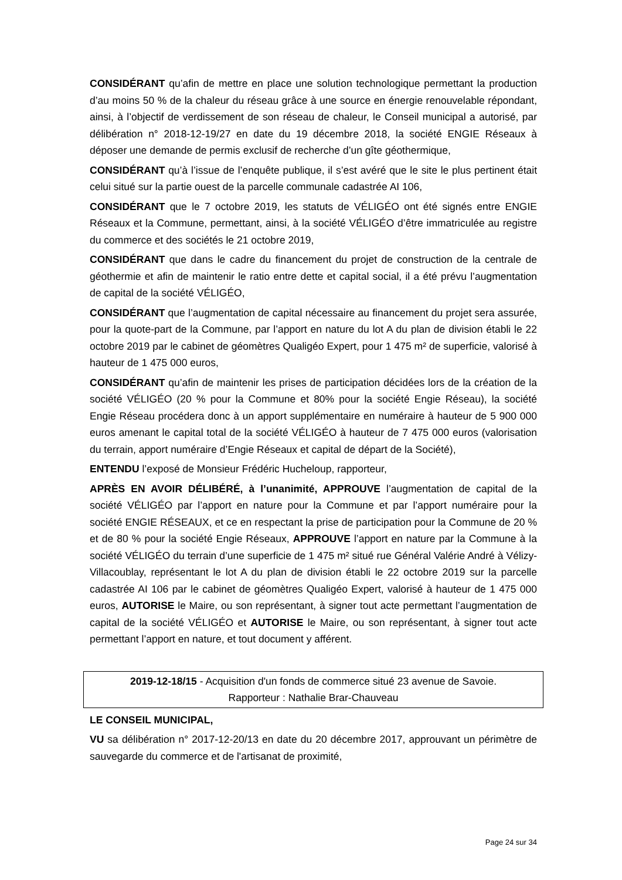CONSIDÉRANT qu’afin de mettre en place une solution technologique permettant la production d’au moins 50 % de la chaleur du réseau grâce à une source en énergie renouvelable répondant, ainsi, à l’objectif de verdissement de son réseau de chaleur, le Conseil municipal a autorisé, par délibération n° 2018-12-19/27 en date du 19 décembre 2018, la société ENGIE Réseaux à déposer une demande de permis exclusif de recherche d’un gîte géothermique,
CONSIDÉRANT qu’à l’issue de l’enquête publique, il s’est avéré que le site le plus pertinent était celui situé sur la partie ouest de la parcelle communale cadastrée AI 106,
CONSIDÉRANT que le 7 octobre 2019, les statuts de VÉLIGÉO ont été signés entre ENGIE Réseaux et la Commune, permettant, ainsi, à la société VÉLIGÉO d’être immatriculée au registre du commerce et des sociétés le 21 octobre 2019,
CONSIDÉRANT que dans le cadre du financement du projet de construction de la centrale de géothermie et afin de maintenir le ratio entre dette et capital social, il a été prévu l’augmentation de capital de la société VÉLIGÉO,
CONSIDÉRANT que l’augmentation de capital nécessaire au financement du projet sera assurée, pour la quote-part de la Commune, par l’apport en nature du lot A du plan de division établi le 22 octobre 2019 par le cabinet de géomètres Qualigéo Expert, pour 1 475 m² de superficie, valorisé à hauteur de 1 475 000 euros,
CONSIDÉRANT qu’afin de maintenir les prises de participation décidées lors de la création de la société VÉLIGÉO (20 % pour la Commune et 80% pour la société Engie Réseau), la société Engie Réseau procédera donc à un apport supplémentaire en numéraire à hauteur de 5 900 000 euros amenant le capital total de la société VÉLIGÉO à hauteur de 7 475 000 euros (valorisation du terrain, apport numéraire d’Engie Réseaux et capital de départ de la Société),
ENTENDU l’exposé de Monsieur Frédéric Hucheloup, rapporteur,
APRÈS EN AVOIR DÉLIBÉRÉ, à l’unanimité, APPROUVE l’augmentation de capital de la société VÉLIGÉO par l’apport en nature pour la Commune et par l’apport numéraire pour la société ENGIE RÉSEAUX, et ce en respectant la prise de participation pour la Commune de 20 % et de 80 % pour la société Engie Réseaux, APPROUVE l’apport en nature par la Commune à la société VÉLIGÉO du terrain d’une superficie de 1 475 m² situé rue Général Valérie André à Vélizy-Villacoublay, représentant le lot A du plan de division établi le 22 octobre 2019 sur la parcelle cadastrée AI 106 par le cabinet de géomètres Qualigéo Expert, valorisé à hauteur de 1 475 000 euros, AUTORISE le Maire, ou son représentant, à signer tout acte permettant l’augmentation de capital de la société VÉLIGÉO et AUTORISE le Maire, ou son représentant, à signer tout acte permettant l’apport en nature, et tout document y afférent.
2019-12-18/15 - Acquisition d'un fonds de commerce situé 23 avenue de Savoie.
Rapporteur : Nathalie Brar-Chauveau
LE CONSEIL MUNICIPAL,
VU sa délibération n° 2017-12-20/13 en date du 20 décembre 2017, approuvant un périmètre de sauvegarde du commerce et de l'artisanat de proximité,
Page 24 sur 34